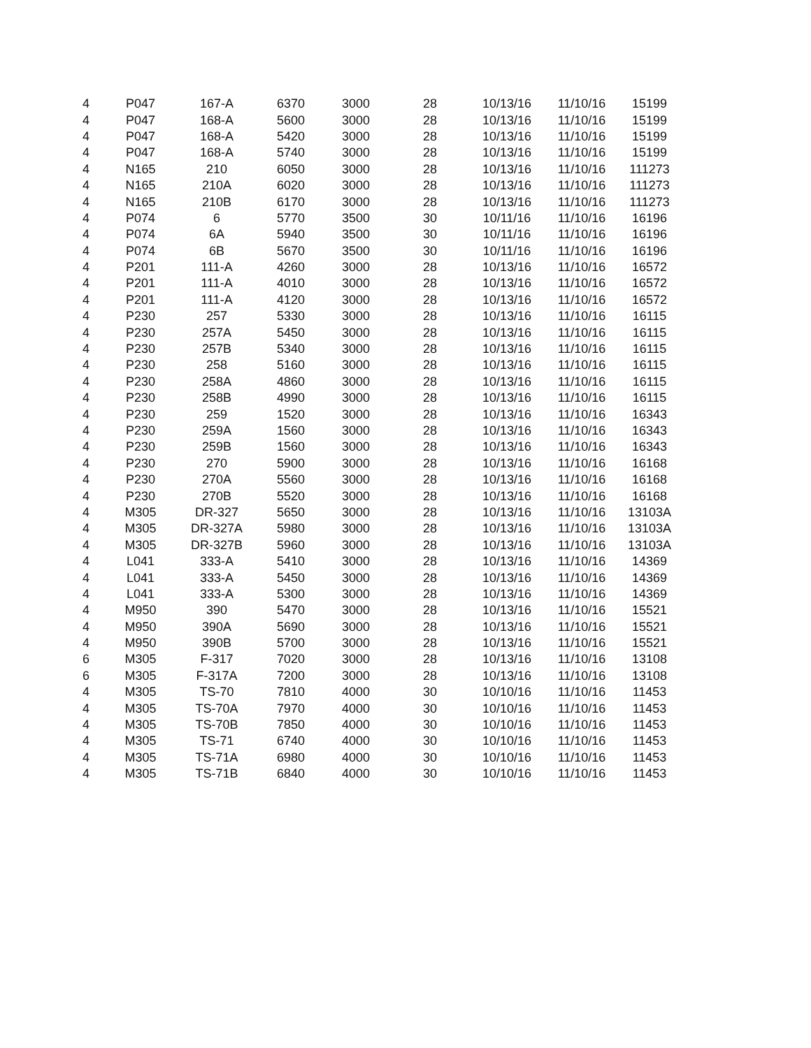| 4 | P047 | 167-A | 6370 | 3000 | 28 | 10/13/16 | 11/10/16 | 15199 |
| 4 | P047 | 168-A | 5600 | 3000 | 28 | 10/13/16 | 11/10/16 | 15199 |
| 4 | P047 | 168-A | 5420 | 3000 | 28 | 10/13/16 | 11/10/16 | 15199 |
| 4 | P047 | 168-A | 5740 | 3000 | 28 | 10/13/16 | 11/10/16 | 15199 |
| 4 | N165 | 210 | 6050 | 3000 | 28 | 10/13/16 | 11/10/16 | 111273 |
| 4 | N165 | 210A | 6020 | 3000 | 28 | 10/13/16 | 11/10/16 | 111273 |
| 4 | N165 | 210B | 6170 | 3000 | 28 | 10/13/16 | 11/10/16 | 111273 |
| 4 | P074 | 6 | 5770 | 3500 | 30 | 10/11/16 | 11/10/16 | 16196 |
| 4 | P074 | 6A | 5940 | 3500 | 30 | 10/11/16 | 11/10/16 | 16196 |
| 4 | P074 | 6B | 5670 | 3500 | 30 | 10/11/16 | 11/10/16 | 16196 |
| 4 | P201 | 111-A | 4260 | 3000 | 28 | 10/13/16 | 11/10/16 | 16572 |
| 4 | P201 | 111-A | 4010 | 3000 | 28 | 10/13/16 | 11/10/16 | 16572 |
| 4 | P201 | 111-A | 4120 | 3000 | 28 | 10/13/16 | 11/10/16 | 16572 |
| 4 | P230 | 257 | 5330 | 3000 | 28 | 10/13/16 | 11/10/16 | 16115 |
| 4 | P230 | 257A | 5450 | 3000 | 28 | 10/13/16 | 11/10/16 | 16115 |
| 4 | P230 | 257B | 5340 | 3000 | 28 | 10/13/16 | 11/10/16 | 16115 |
| 4 | P230 | 258 | 5160 | 3000 | 28 | 10/13/16 | 11/10/16 | 16115 |
| 4 | P230 | 258A | 4860 | 3000 | 28 | 10/13/16 | 11/10/16 | 16115 |
| 4 | P230 | 258B | 4990 | 3000 | 28 | 10/13/16 | 11/10/16 | 16115 |
| 4 | P230 | 259 | 1520 | 3000 | 28 | 10/13/16 | 11/10/16 | 16343 |
| 4 | P230 | 259A | 1560 | 3000 | 28 | 10/13/16 | 11/10/16 | 16343 |
| 4 | P230 | 259B | 1560 | 3000 | 28 | 10/13/16 | 11/10/16 | 16343 |
| 4 | P230 | 270 | 5900 | 3000 | 28 | 10/13/16 | 11/10/16 | 16168 |
| 4 | P230 | 270A | 5560 | 3000 | 28 | 10/13/16 | 11/10/16 | 16168 |
| 4 | P230 | 270B | 5520 | 3000 | 28 | 10/13/16 | 11/10/16 | 16168 |
| 4 | M305 | DR-327 | 5650 | 3000 | 28 | 10/13/16 | 11/10/16 | 13103A |
| 4 | M305 | DR-327A | 5980 | 3000 | 28 | 10/13/16 | 11/10/16 | 13103A |
| 4 | M305 | DR-327B | 5960 | 3000 | 28 | 10/13/16 | 11/10/16 | 13103A |
| 4 | L041 | 333-A | 5410 | 3000 | 28 | 10/13/16 | 11/10/16 | 14369 |
| 4 | L041 | 333-A | 5450 | 3000 | 28 | 10/13/16 | 11/10/16 | 14369 |
| 4 | L041 | 333-A | 5300 | 3000 | 28 | 10/13/16 | 11/10/16 | 14369 |
| 4 | M950 | 390 | 5470 | 3000 | 28 | 10/13/16 | 11/10/16 | 15521 |
| 4 | M950 | 390A | 5690 | 3000 | 28 | 10/13/16 | 11/10/16 | 15521 |
| 4 | M950 | 390B | 5700 | 3000 | 28 | 10/13/16 | 11/10/16 | 15521 |
| 6 | M305 | F-317 | 7020 | 3000 | 28 | 10/13/16 | 11/10/16 | 13108 |
| 6 | M305 | F-317A | 7200 | 3000 | 28 | 10/13/16 | 11/10/16 | 13108 |
| 4 | M305 | TS-70 | 7810 | 4000 | 30 | 10/10/16 | 11/10/16 | 11453 |
| 4 | M305 | TS-70A | 7970 | 4000 | 30 | 10/10/16 | 11/10/16 | 11453 |
| 4 | M305 | TS-70B | 7850 | 4000 | 30 | 10/10/16 | 11/10/16 | 11453 |
| 4 | M305 | TS-71 | 6740 | 4000 | 30 | 10/10/16 | 11/10/16 | 11453 |
| 4 | M305 | TS-71A | 6980 | 4000 | 30 | 10/10/16 | 11/10/16 | 11453 |
| 4 | M305 | TS-71B | 6840 | 4000 | 30 | 10/10/16 | 11/10/16 | 11453 |